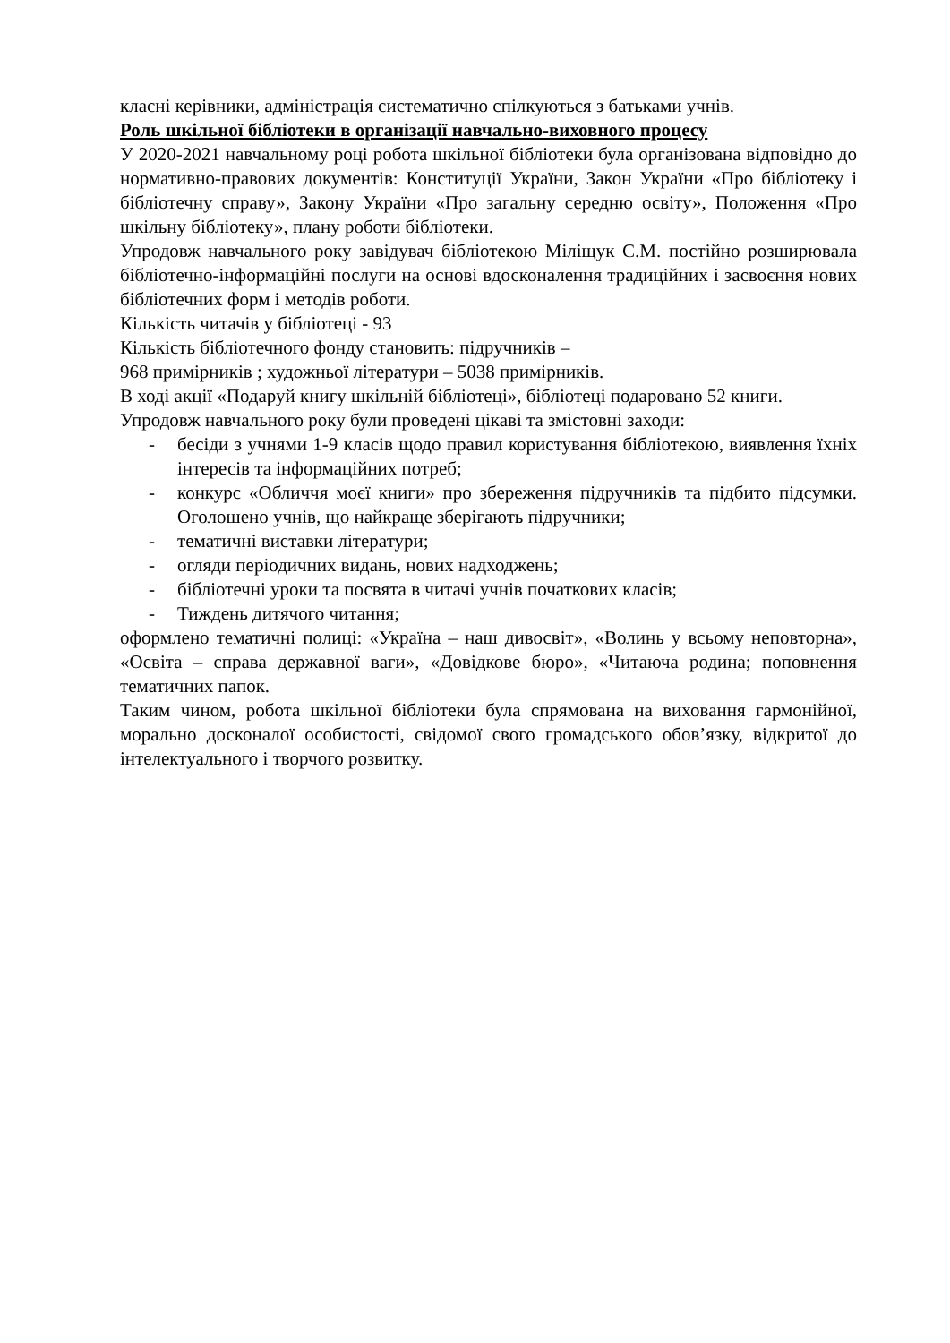класні керівники, адміністрація систематично спілкуються з батьками учнів.
Роль шкільної бібліотеки в організації навчально-виховного процесу
У 2020-2021 навчальному році робота шкільної бібліотеки була організована відповідно до нормативно-правових документів: Конституції України, Закон України «Про бібліотеку і бібліотечну справу», Закону України «Про загальну середню освіту», Положення «Про шкільну бібліотеку», плану роботи бібліотеки.
Упродовж навчального року завідувач бібліотекою Міліщук С.М. постійно розширювала бібліотечно-інформаційні послуги на основі вдосконалення традиційних і засвоєння нових бібліотечних форм і методів роботи.
Кількість читачів у бібліотеці - 93
Кількість бібліотечного фонду становить: підручників –
968 примірників ; художньої літератури – 5038 примірників.
В ході акції «Подаруй книгу шкільній бібліотеці», бібліотеці подаровано 52 книги.
Упродовж навчального року були проведені цікаві та змістовні заходи:
- бесіди з учнями 1-9 класів щодо правил користування бібліотекою, виявлення їхніх інтересів та інформаційних потреб;
- конкурс «Обличчя моєї книги» про збереження підручників та підбито підсумки. Оголошено учнів, що найкраще зберігають підручники;
- тематичні виставки літератури;
- огляди періодичних видань, нових надходжень;
- бібліотечні уроки та посвята в читачі учнів початкових класів;
- Тиждень дитячого читання;
оформлено тематичні полиці: «Україна – наш дивосвіт», «Волинь у всьому неповторна», «Освіта – справа державної ваги», «Довідкове бюро», «Читаюча родина; поповнення тематичних папок.
Таким чином, робота шкільної бібліотеки була спрямована на виховання гармонійної, морально досконалої особистості, свідомої свого громадського обов’язку, відкритої до інтелектуального і творчого розвитку.